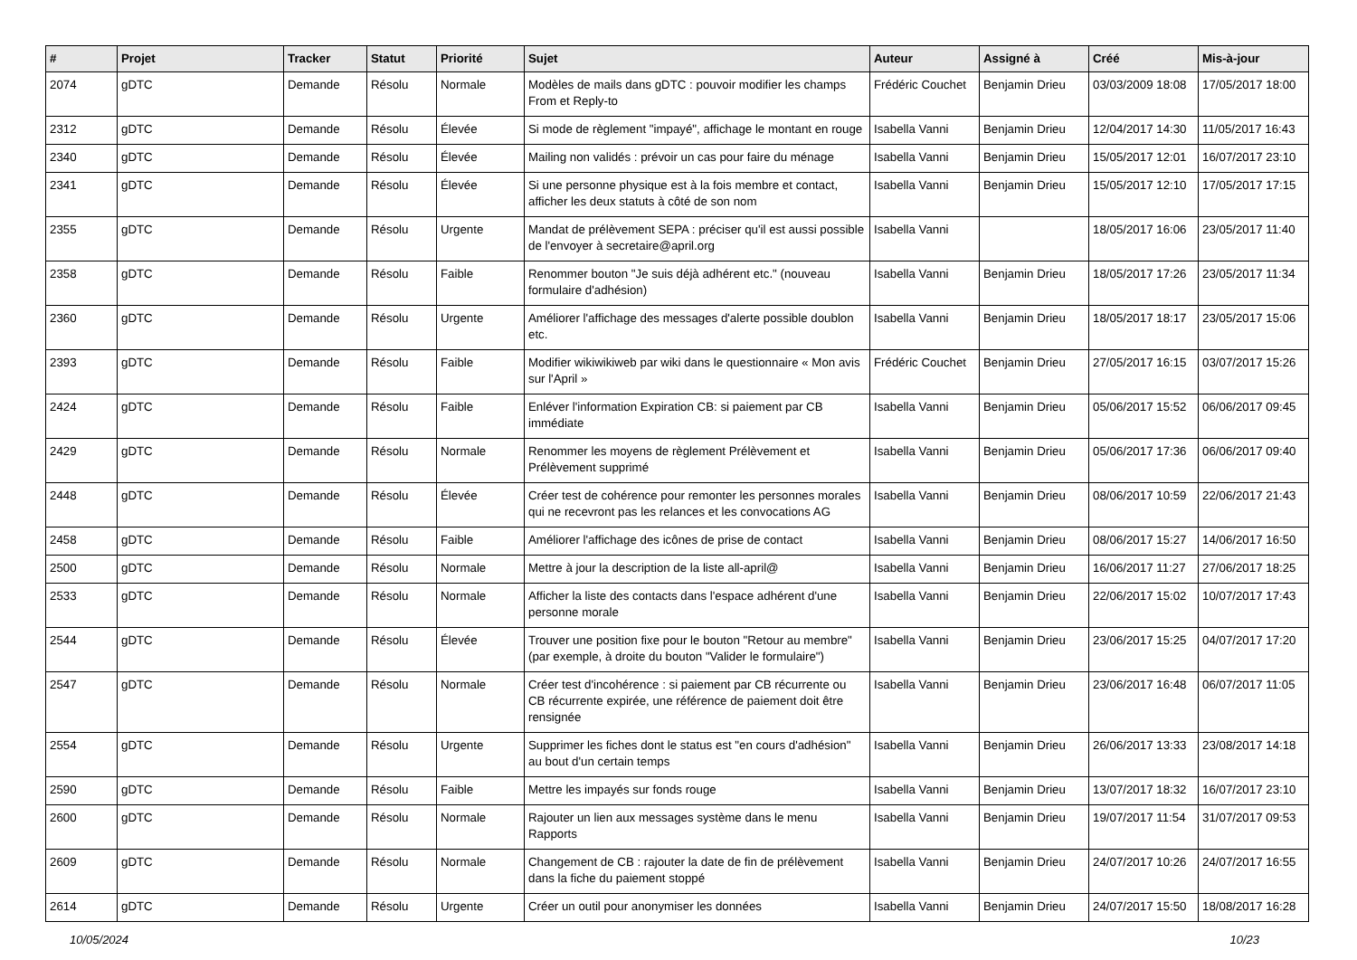| # | Projet | Tracker | Statut | Priorité | Sujet | Auteur | Assigné à | Créé | Mis-à-jour |
| --- | --- | --- | --- | --- | --- | --- | --- | --- | --- |
| 2074 | gDTC | Demande | Résolu | Normale | Modèles de mails dans gDTC : pouvoir modifier les champs From et Reply-to | Frédéric Couchet | Benjamin Drieu | 03/03/2009 18:08 | 17/05/2017 18:00 |
| 2312 | gDTC | Demande | Résolu | Élevée | Si mode de règlement "impayé", affichage le montant en rouge | Isabella Vanni | Benjamin Drieu | 12/04/2017 14:30 | 11/05/2017 16:43 |
| 2340 | gDTC | Demande | Résolu | Élevée | Mailing non validés : prévoir un cas pour faire du ménage | Isabella Vanni | Benjamin Drieu | 15/05/2017 12:01 | 16/07/2017 23:10 |
| 2341 | gDTC | Demande | Résolu | Élevée | Si une personne physique est à la fois membre et contact, afficher les deux statuts à côté de son nom | Isabella Vanni | Benjamin Drieu | 15/05/2017 12:10 | 17/05/2017 17:15 |
| 2355 | gDTC | Demande | Résolu | Urgente | Mandat de prélèvement SEPA : préciser qu'il est aussi possible de l'envoyer à secretaire@april.org | Isabella Vanni | | 18/05/2017 16:06 | 23/05/2017 11:40 |
| 2358 | gDTC | Demande | Résolu | Faible | Renommer bouton "Je suis déjà adhérent etc." (nouveau formulaire d'adhésion) | Isabella Vanni | Benjamin Drieu | 18/05/2017 17:26 | 23/05/2017 11:34 |
| 2360 | gDTC | Demande | Résolu | Urgente | Améliorer l'affichage des messages d'alerte possible doublon etc. | Isabella Vanni | Benjamin Drieu | 18/05/2017 18:17 | 23/05/2017 15:06 |
| 2393 | gDTC | Demande | Résolu | Faible | Modifier wikiwikiweb par wiki dans le questionnaire « Mon avis sur l'April » | Frédéric Couchet | Benjamin Drieu | 27/05/2017 16:15 | 03/07/2017 15:26 |
| 2424 | gDTC | Demande | Résolu | Faible | Enléver l'information Expiration CB: si paiement par CB immédiate | Isabella Vanni | Benjamin Drieu | 05/06/2017 15:52 | 06/06/2017 09:45 |
| 2429 | gDTC | Demande | Résolu | Normale | Renommer les moyens de règlement Prélèvement et Prélèvement supprimé | Isabella Vanni | Benjamin Drieu | 05/06/2017 17:36 | 06/06/2017 09:40 |
| 2448 | gDTC | Demande | Résolu | Élevée | Créer test de cohérence pour remonter les personnes morales qui ne recevront pas les relances et les convocations AG | Isabella Vanni | Benjamin Drieu | 08/06/2017 10:59 | 22/06/2017 21:43 |
| 2458 | gDTC | Demande | Résolu | Faible | Améliorer l'affichage des icônes de prise de contact | Isabella Vanni | Benjamin Drieu | 08/06/2017 15:27 | 14/06/2017 16:50 |
| 2500 | gDTC | Demande | Résolu | Normale | Mettre à jour la description de la liste all-april@ | Isabella Vanni | Benjamin Drieu | 16/06/2017 11:27 | 27/06/2017 18:25 |
| 2533 | gDTC | Demande | Résolu | Normale | Afficher la liste des contacts dans l'espace adhérent d'une personne morale | Isabella Vanni | Benjamin Drieu | 22/06/2017 15:02 | 10/07/2017 17:43 |
| 2544 | gDTC | Demande | Résolu | Élevée | Trouver une position fixe pour le bouton "Retour au membre" (par exemple, à droite du bouton "Valider le formulaire") | Isabella Vanni | Benjamin Drieu | 23/06/2017 15:25 | 04/07/2017 17:20 |
| 2547 | gDTC | Demande | Résolu | Normale | Créer test d'incohérence : si paiement par CB récurrente ou CB récurrente expirée, une référence de paiement doit être rensignée | Isabella Vanni | Benjamin Drieu | 23/06/2017 16:48 | 06/07/2017 11:05 |
| 2554 | gDTC | Demande | Résolu | Urgente | Supprimer les fiches dont le status est "en cours d'adhésion" au bout d'un certain temps | Isabella Vanni | Benjamin Drieu | 26/06/2017 13:33 | 23/08/2017 14:18 |
| 2590 | gDTC | Demande | Résolu | Faible | Mettre les impayés sur fonds rouge | Isabella Vanni | Benjamin Drieu | 13/07/2017 18:32 | 16/07/2017 23:10 |
| 2600 | gDTC | Demande | Résolu | Normale | Rajouter un lien aux messages système dans le menu Rapports | Isabella Vanni | Benjamin Drieu | 19/07/2017 11:54 | 31/07/2017 09:53 |
| 2609 | gDTC | Demande | Résolu | Normale | Changement de CB : rajouter la date de fin de prélèvement dans la fiche du paiement stoppé | Isabella Vanni | Benjamin Drieu | 24/07/2017 10:26 | 24/07/2017 16:55 |
| 2614 | gDTC | Demande | Résolu | Urgente | Créer un outil pour anonymiser les données | Isabella Vanni | Benjamin Drieu | 24/07/2017 15:50 | 18/08/2017 16:28 |
10/05/2024 10/23